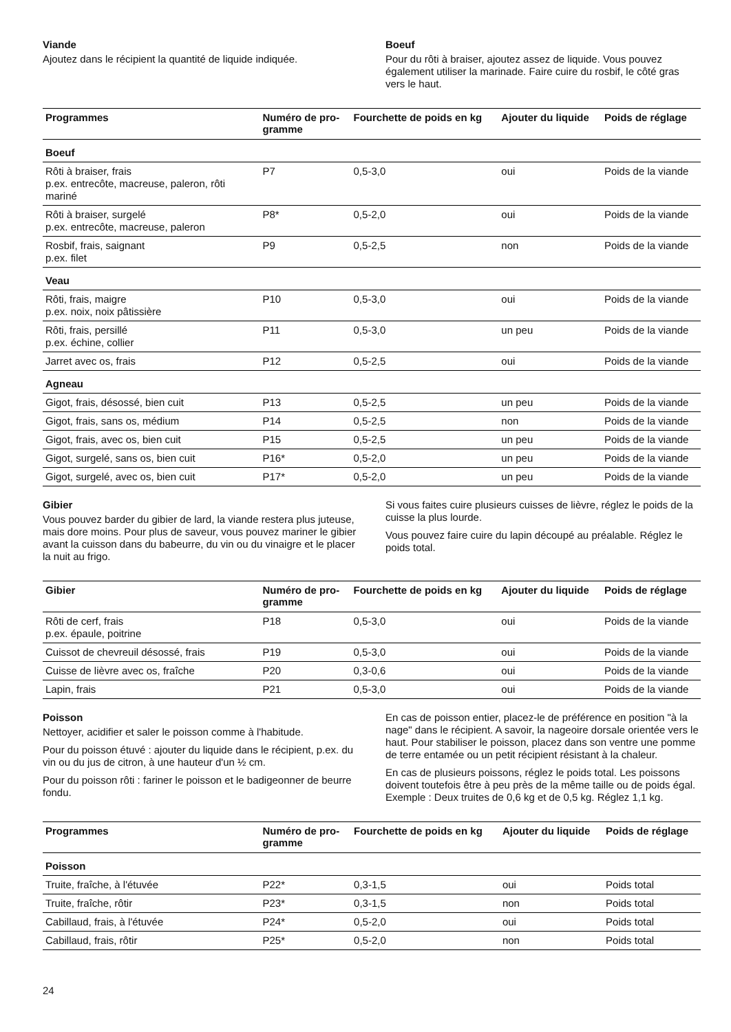Viande
Ajoutez dans le récipient la quantité de liquide indiquée.
Boeuf
Pour du rôti à braiser, ajoutez assez de liquide. Vous pouvez également utiliser la marinade. Faire cuire du rosbif, le côté gras vers le haut.
| Programmes | Numéro de pro- gramme | Fourchette de poids en kg | Ajouter du liquide | Poids de réglage |
| --- | --- | --- | --- | --- |
| Boeuf | | | | |
| Rôti à braiser, frais p.ex. entrecôte, macreuse, paleron, rôti mariné | P7 | 0,5-3,0 | oui | Poids de la viande |
| Rôti à braiser, surgelé p.ex. entrecôte, macreuse, paleron | P8* | 0,5-2,0 | oui | Poids de la viande |
| Rosbif, frais, saignant p.ex. filet | P9 | 0,5-2,5 | non | Poids de la viande |
| Veau | | | | |
| Rôti, frais, maigre p.ex. noix, noix pâtissière | P10 | 0,5-3,0 | oui | Poids de la viande |
| Rôti, frais, persillé p.ex. échine, collier | P11 | 0,5-3,0 | un peu | Poids de la viande |
| Jarret avec os, frais | P12 | 0,5-2,5 | oui | Poids de la viande |
| Agneau | | | | |
| Gigot, frais, désossé, bien cuit | P13 | 0,5-2,5 | un peu | Poids de la viande |
| Gigot, frais, sans os, médium | P14 | 0,5-2,5 | non | Poids de la viande |
| Gigot, frais, avec os, bien cuit | P15 | 0,5-2,5 | un peu | Poids de la viande |
| Gigot, surgelé, sans os, bien cuit | P16* | 0,5-2,0 | un peu | Poids de la viande |
| Gigot, surgelé, avec os, bien cuit | P17* | 0,5-2,0 | un peu | Poids de la viande |
Gibier
Vous pouvez barder du gibier de lard, la viande restera plus juteuse, mais dore moins. Pour plus de saveur, vous pouvez mariner le gibier avant la cuisson dans du babeurre, du vin ou du vinaigre et le placer la nuit au frigo.
Si vous faites cuire plusieurs cuisses de lièvre, réglez le poids de la cuisse la plus lourde.
Vous pouvez faire cuire du lapin découpé au préalable. Réglez le poids total.
| Gibier | Numéro de pro- gramme | Fourchette de poids en kg | Ajouter du liquide | Poids de réglage |
| --- | --- | --- | --- | --- |
| Rôti de cerf, frais p.ex. épaule, poitrine | P18 | 0,5-3,0 | oui | Poids de la viande |
| Cuissot de chevreuil désossé, frais | P19 | 0,5-3,0 | oui | Poids de la viande |
| Cuisse de lièvre avec os, fraîche | P20 | 0,3-0,6 | oui | Poids de la viande |
| Lapin, frais | P21 | 0,5-3,0 | oui | Poids de la viande |
Poisson
Nettoyer, acidifier et saler le poisson comme à l'habitude.
Pour du poisson étuvé : ajouter du liquide dans le récipient, p.ex. du vin ou du jus de citron, à une hauteur d'un ½ cm.
Pour du poisson rôti : fariner le poisson et le badigeonner de beurre fondu.
En cas de poisson entier, placez-le de préférence en position "à la nage" dans le récipient. A savoir, la nageoire dorsale orientée vers le haut. Pour stabiliser le poisson, placez dans son ventre une pomme de terre entamée ou un petit récipient résistant à la chaleur.
En cas de plusieurs poissons, réglez le poids total. Les poissons doivent toutefois être à peu près de la même taille ou de poids égal. Exemple : Deux truites de 0,6 kg et de 0,5 kg. Réglez 1,1 kg.
| Programmes | Numéro de pro- gramme | Fourchette de poids en kg | Ajouter du liquide | Poids de réglage |
| --- | --- | --- | --- | --- |
| Poisson | | | | |
| Truite, fraîche, à l'étuvée | P22* | 0,3-1,5 | oui | Poids total |
| Truite, fraîche, rôtir | P23* | 0,3-1,5 | non | Poids total |
| Cabillaud, frais, à l'étuvée | P24* | 0,5-2,0 | oui | Poids total |
| Cabillaud, frais, rôtir | P25* | 0,5-2,0 | non | Poids total |
24